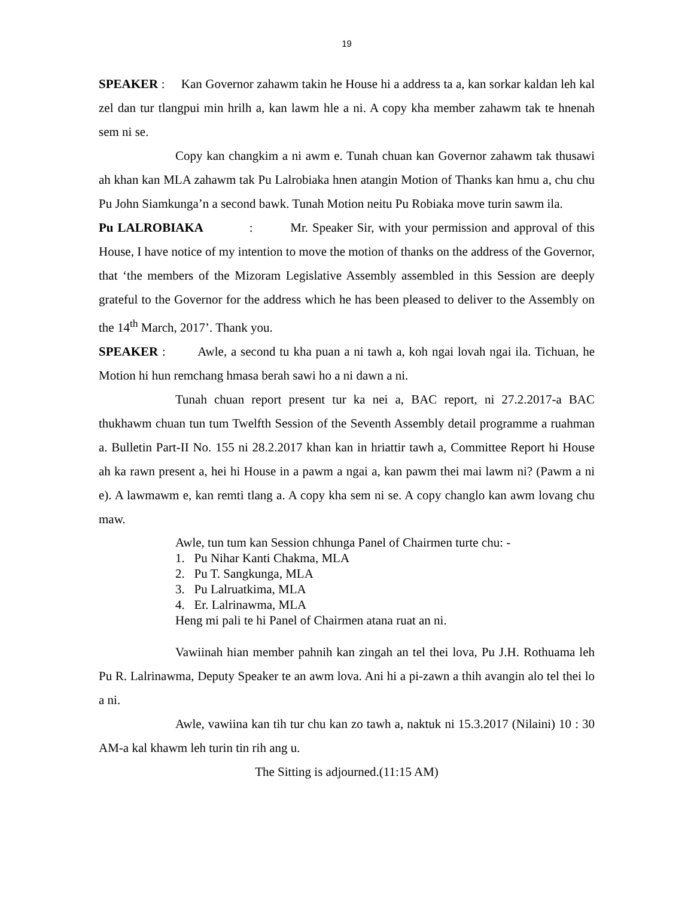19
SPEAKER : Kan Governor zahawm takin he House hi a address ta a, kan sorkar kaldan leh kal zel dan tur tlangpui min hrilh a, kan lawm hle a ni. A copy kha member zahawm tak te hnenah sem ni se.
Copy kan changkim a ni awm e. Tunah chuan kan Governor zahawm tak thusawi ah khan kan MLA zahawm tak Pu Lalrobiaka hnen atangin Motion of Thanks kan hmu a, chu chu Pu John Siamkunga’n a second bawk. Tunah Motion neitu Pu Robiaka move turin sawm ila.
Pu LALROBIAKA : Mr. Speaker Sir, with your permission and approval of this House, I have notice of my intention to move the motion of thanks on the address of the Governor, that ‘the members of the Mizoram Legislative Assembly assembled in this Session are deeply grateful to the Governor for the address which he has been pleased to deliver to the Assembly on the 14<sup>th</sup> March, 2017’. Thank you.
SPEAKER : Awle, a second tu kha puan a ni tawh a, koh ngai lovah ngai ila. Tichuan, he Motion hi hun remchang hmasa berah sawi ho a ni dawn a ni.
Tunah chuan report present tur ka nei a, BAC report, ni 27.2.2017-a BAC thukhawm chuan tun tum Twelfth Session of the Seventh Assembly detail programme a ruahman a. Bulletin Part-II No. 155 ni 28.2.2017 khan kan in hriattir tawh a, Committee Report hi House ah ka rawn present a, hei hi House in a pawm a ngai a, kan pawm thei mai lawm ni? (Pawm a ni e). A lawmawm e, kan remti tlang a. A copy kha sem ni se. A copy changlo kan awm lovang chu maw.
Awle, tun tum kan Session chhunga Panel of Chairmen turte chu: -
1. Pu Nihar Kanti Chakma, MLA
2. Pu T. Sangkunga, MLA
3. Pu Lalruatkima, MLA
4. Er. Lalrinawma, MLA
Heng mi pali te hi Panel of Chairmen atana ruat an ni.
Vawiinah hian member pahnih kan zingah an tel thei lova, Pu J.H. Rothuama leh Pu R. Lalrinawma, Deputy Speaker te an awm lova. Ani hi a pi-zawn a thih avangin alo tel thei lo a ni.
Awle, vawiina kan tih tur chu kan zo tawh a, naktuk ni 15.3.2017 (Nilaini) 10 : 30 AM-a kal khawm leh turin tin rih ang u.
The Sitting is adjourned.(11:15 AM)